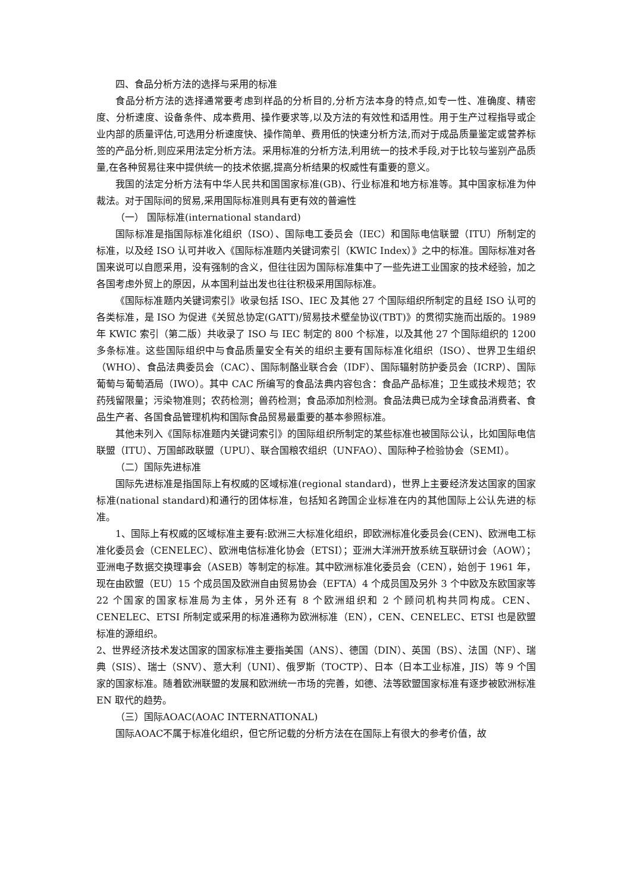四、食品分析方法的选择与采用的标准
食品分析方法的选择通常要考虑到样品的分析目的,分析方法本身的特点,如专一性、准确度、精密度、分析速度、设备条件、成本费用、操作要求等,以及方法的有效性和适用性。用于生产过程指导或企业内部的质量评估,可选用分析速度快、操作简单、费用低的快速分析方法,而对于成品质量鉴定或营养标签的产品分析,则应采用法定分析方法。采用标准的分析方法,利用统一的技术手段,对于比较与鉴别产品质量,在各种贸易往来中提供统一的技术依据,提高分析结果的权威性有重要的意义。
我国的法定分析方法有中华人民共和国国家标准(GB)、行业标准和地方标准等。其中国家标准为仲裁法。对于国际间的贸易,采用国际标准则具有更有效的普遍性
（一） 国际标准(international standard)
国际标准是指国际标准化组织（ISO）、国际电工委员会（IEC）和国际电信联盟（ITU）所制定的标准，以及经 ISO 认可并收入《国际标准题内关键词索引（KWIC Index）》之中的标准。国际标准对各国来说可以自愿采用，没有强制的含义，但往往因为国际标准集中了一些先进工业国家的技术经验，加之各国考虑外贸上的原因，从本国利益出发也往往积极采用国际标准。
《国际标准题内关键词索引》收录包括 ISO、IEC 及其他 27 个国际组织所制定的且经 ISO 认可的各类标准，是 ISO 为促进《关贸总协定(GATT)/贸易技术壁垒协议(TBT)》的贯彻实施而出版的。1989 年 KWIC 索引（第二版）共收录了 ISO 与 IEC 制定的 800 个标准，以及其他 27 个国际组织的 1200 多条标准。这些国际组织中与食品质量安全有关的组织主要有国际标准化组织（ISO）、世界卫生组织（WHO）、食品法典委员会（CAC）、国际制酪业联合会（IDF）、国际辐射防护委员会（ICRP）、国际葡萄与葡萄酒局（IWO）。其中 CAC 所编写的食品法典内容包含：食品产品标准；卫生或技术规范；农药残留限量；污染物准则；农药检测；兽药检测；食品添加剂检测。食品法典已成为全球食品消费者、食品生产者、各国食品管理机构和国际食品贸易最重要的基本参照标准。
其他未列入《国际标准题内关键词索引》的国际组织所制定的某些标准也被国际公认，比如国际电信联盟（ITU）、万国邮政联盟（UPU）、联合国粮农组织（UNFAO）、国际种子检验协会（SEMI）。
（二）国际先进标准
国际先进标准是指国际上有权威的区域标准(regional standard)，世界上主要经济发达国家的国家标准(national standard)和通行的团体标准，包括知名跨国企业标准在内的其他国际上公认先进的标准。
1、国际上有权威的区域标准主要有:欧洲三大标准化组织，即欧洲标准化委员会(CEN)、欧洲电工标准化委员会（CENELEC）、欧洲电信标准化协会（ETSI）；亚洲大洋洲开放系统互联研讨会（AOW）；亚洲电子数据交换理事会（ASEB）等制定的标准。其中欧洲标准化委员会（CEN），始创于 1961 年，现在由欧盟（EU）15 个成员国及欧洲自由贸易协会（EFTA）4 个成员国及另外 3 个中欧及东欧国家等 22 个国家的国家标准局为主体，另外还有 8 个欧洲组织和 2 个顾问机构共同构成。CEN、CENELEC、ETSI 所制定或采用的标准通称为欧洲标准（EN），CEN、CENELEC、ETSI 也是欧盟标准的源组织。
2、世界经济技术发达国家的国家标准主要指美国（ANS）、德国（DIN）、英国（BS）、法国（NF）、瑞典（SIS）、瑞士（SNV）、意大利（UNI）、俄罗斯（TOCTP）、日本（日本工业标准，JIS）等 9 个国家的国家标准。随着欧洲联盟的发展和欧洲统一市场的完善，如德、法等欧盟国家标准有逐步被欧洲标准 EN 取代的趋势。
（三）国际AOAC(AOAC INTERNATIONAL)
国际AOAC不属于标准化组织，但它所记载的分析方法在在国际上有很大的参考价值，故